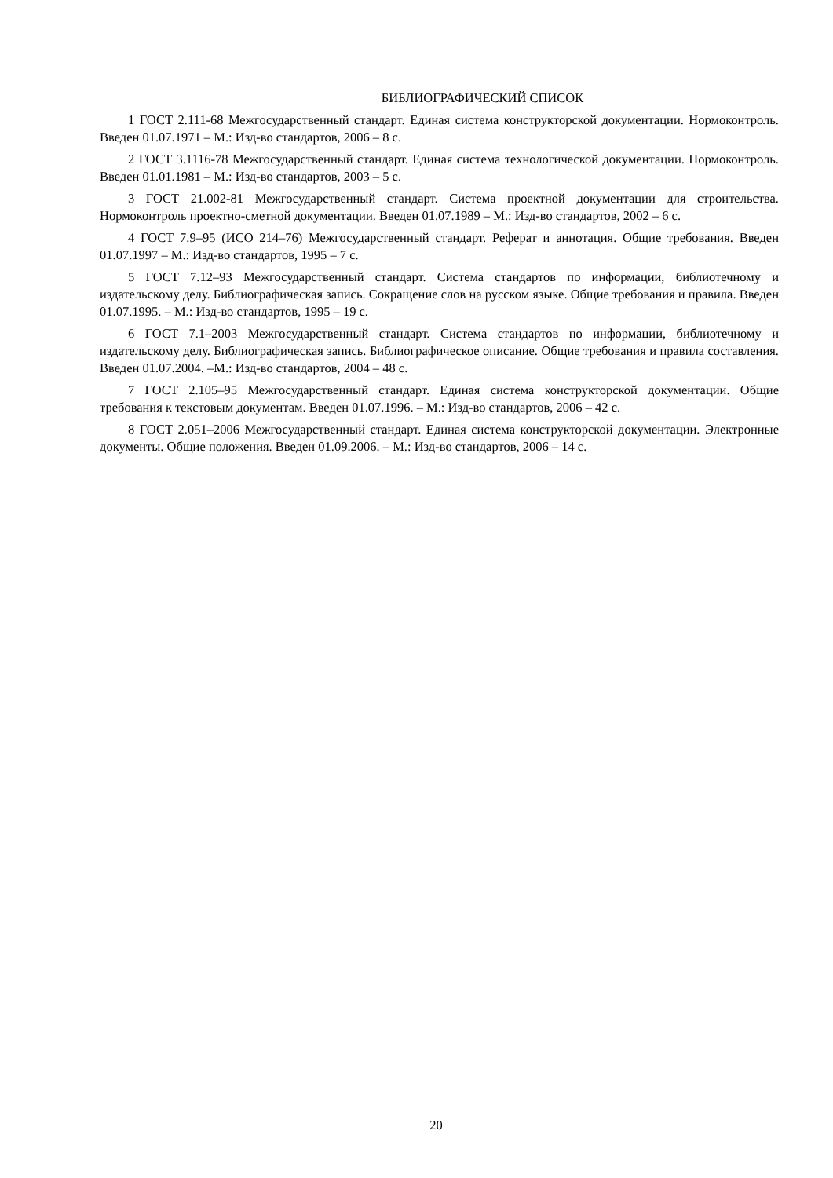БИБЛИОГРАФИЧЕСКИЙ СПИСОК
1 ГОСТ 2.111-68 Межгосударственный стандарт. Единая система конструкторской документации. Нормоконтроль. Введен 01.07.1971 – М.: Изд-во стандартов, 2006 – 8 с.
2 ГОСТ 3.1116-78 Межгосударственный стандарт. Единая система технологической документации. Нормоконтроль. Введен 01.01.1981 – М.: Изд-во стандартов, 2003 – 5 с.
3 ГОСТ 21.002-81 Межгосударственный стандарт. Система проектной документации для строительства. Нормоконтроль проектно-сметной документации. Введен 01.07.1989 – М.: Изд-во стандартов, 2002 – 6 с.
4 ГОСТ 7.9–95 (ИСО 214–76) Межгосударственный стандарт. Реферат и аннотация. Общие требования. Введен 01.07.1997 – М.: Изд-во стандартов, 1995 – 7 с.
5 ГОСТ 7.12–93 Межгосударственный стандарт. Система стандартов по информации, библиотечному и издательскому делу. Библиографическая запись. Сокращение слов на русском языке. Общие требования и правила. Введен 01.07.1995. – М.: Изд-во стандартов, 1995 – 19 с.
6 ГОСТ 7.1–2003 Межгосударственный стандарт. Система стандартов по информации, библиотечному и издательскому делу. Библиографическая запись. Библиографическое описание. Общие требования и правила составления. Введен 01.07.2004. –М.: Изд-во стандартов, 2004 – 48 с.
7 ГОСТ 2.105–95 Межгосударственный стандарт. Единая система конструкторской документации. Общие требования к текстовым документам. Введен 01.07.1996. – М.: Изд-во стандартов, 2006 – 42 с.
8 ГОСТ 2.051–2006 Межгосударственный стандарт. Единая система конструкторской документации. Электронные документы. Общие положения. Введен 01.09.2006. – М.: Изд-во стандартов, 2006 – 14 с.
20